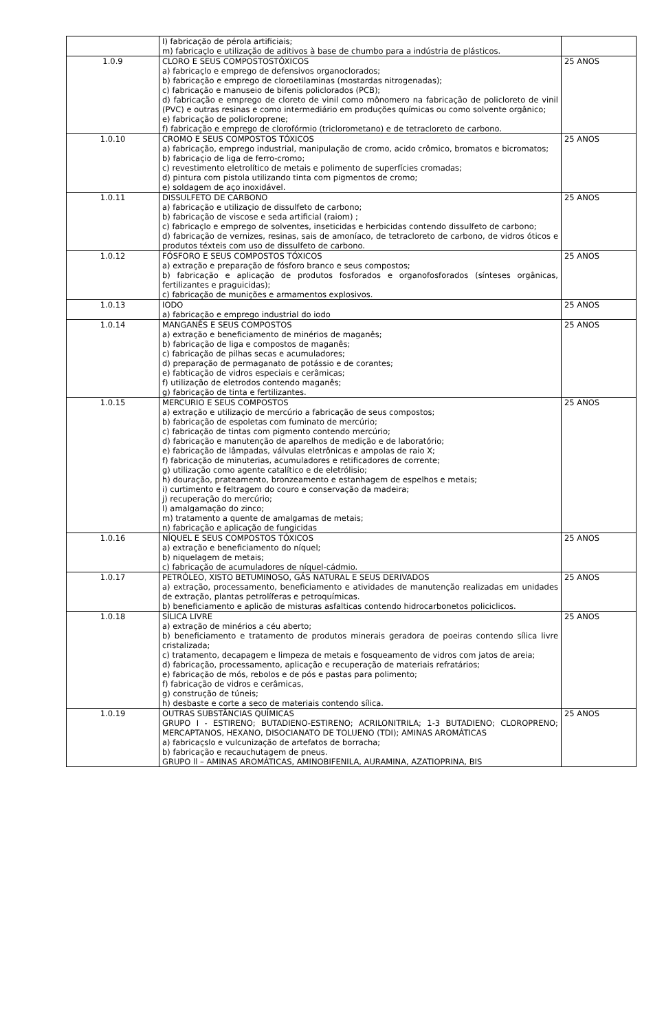| | I) fabricação de pérola artificiais; m) fabricaçlo e utilização de aditivos à base de chumbo para a indústria de plásticos. | |
| 1.0.9 | CLORO E SEUS COMPOSTOSTÓXICOS a) fabricaçlo e emprego de defensivos organoclorados; b) fabricação e emprego de cloroetilaminas (mostardas nitrogenadas); c) fabricação e manuseio de bifenis policlorados (PCB); d) fabricação e emprego de cloreto de vinil como mônomero na fabricação de policloreto de vinil (PVC) e outras resinas e como intermediário em produções químicas ou como solvente orgânico; e) fabricação de policloroprene; f) fabricação e emprego de clorofórmio (triclorometano) e de tetracloreto de carbono. | 25 ANOS |
| 1.0.10 | CROMO E SEUS COMPOSTOS TÓXICOS a) fabricação, emprego industrial, manipulação de cromo, acido crômico, bromatos e bicromatos; b) fabricaçio de liga de ferro-cromo; c) revestimento eletrolítico de metais e polimento de superfícies cromadas; d) pintura com pistola utilizando tinta com pigmentos de cromo; e) soldagem de aço inoxidável. | 25 ANOS |
| 1.0.11 | DISSULFETO DE CARBONO a) fabricação e utilizaçio de dissulfeto de carbono; b) fabricação de viscose e seda artificial (raiom) ; c) fabricaçlo e emprego de solventes, inseticidas e herbicidas contendo dissulfeto de carbono; d) fabricação de vernizes, resinas, sais de amoníaco, de tetracloreto de carbono, de vidros óticos e produtos téxteis com uso de dissulfeto de carbono. | 25 ANOS |
| 1.0.12 | FÓSFORO E SEUS COMPOSTOS TÓXICOS a) extração e preparação de fósforo branco e seus compostos; b) fabricação e aplicação de produtos fosforados e organofosforados (sínteses orgânicas, fertilizantes e praguicidas); c) fabricação de munições e armamentos explosivos. | 25 ANOS |
| 1.0.13 | IODO a) fabricação e emprego industrial do iodo | 25 ANOS |
| 1.0.14 | MANGANÊS E SEUS COMPOSTOS a) extração e beneficiamento de minérios de maganês; b) fabricação de liga e compostos de maganês; c) fabricação de pilhas secas e acumuladores; d) preparação de permaganato de potássio e de corantes; e) fabticação de vidros especiais e cerâmicas; f) utilização de eletrodos contendo maganês; g) fabricação de tinta e fertilizantes. | 25 ANOS |
| 1.0.15 | MERCURIO E SEUS COMPOSTOS a) extração e utilizaçio de mercúrio a fabricação de seus compostos; b) fabricação de espoletas com fuminato de mercúrio; c) fabricação de tintas com pigmento contendo mercúrio; d) fabricação e manutenção de aparelhos de medição e de laboratório; e) fabricação de lâmpadas, válvulas eletrônicas e ampolas de raio X; f) fabricação de minuterias, acumuladores e retificadores de corrente; g) utilização como agente catalítico e de eletrólisio; h) douração, prateamento, bronzeamento e estanhagem de espelhos e metais; i) curtimento e feltragem do couro e conservação da madeira; j) recuperação do mercúrio; l) amalgamação do zinco; m) tratamento a quente de amalgamas de metais; n) fabricação e aplicação de fungicidas | 25 ANOS |
| 1.0.16 | NÍQUEL E SEUS COMPOSTOS TÓXICOS a) extração e beneficiamento do níquel; b) niquelagem de metais; c) fabricação de acumuladores de níquel-cádmio. | 25 ANOS |
| 1.0.17 | PETRÓLEO, XISTO BETUMINOSO, GÁS NATURAL E SEUS DERIVADOS a) extração, processamento, beneficiamento e atividades de manutenção realizadas em unidades de extração, plantas petrolíferas e petroquímicas. b) beneficiamento e aplicão de misturas asfalticas contendo hidrocarbonetos policiclicos. | 25 ANOS |
| 1.0.18 | SÍLICA LIVRE a) extração de minérios a céu aberto; b) beneficiamento e tratamento de produtos minerais geradora de poeiras contendo sílica livre cristalizada; c) tratamento, decapagem e limpeza de metais e fosqueamento de vidros com jatos de areia; d) fabricação, processamento, aplicação e recuperação de materiais refratários; e) fabricação de mós, rebolos e de pós e pastas para polimento; f) fabricação de vidros e cerâmicas, g) construção de túneis; h) desbaste e corte a seco de materiais contendo sílica. | 25 ANOS |
| 1.0.19 | OUTRAS SUBSTÂNCIAS QUÍMICAS GRUPO I - ESTIRENO; BUTADIENO-ESTIRENO; ACRILONITRILA; 1-3 BUTADIENO; CLOROPRENO; MERCAPTANOS, HEXANO, DISOCIANATO DE TOLUENO (TDI); AMINAS AROMÁTICAS a) fabricaçslo e vulcunização de artefatos de borracha; b) fabricação e recauchutagem de pneus. GRUPO ll – AMINAS AROMÁTICAS, AMINOBIFENILA, AURAMINA, AZATIOPRINA, BIS | 25 ANOS |